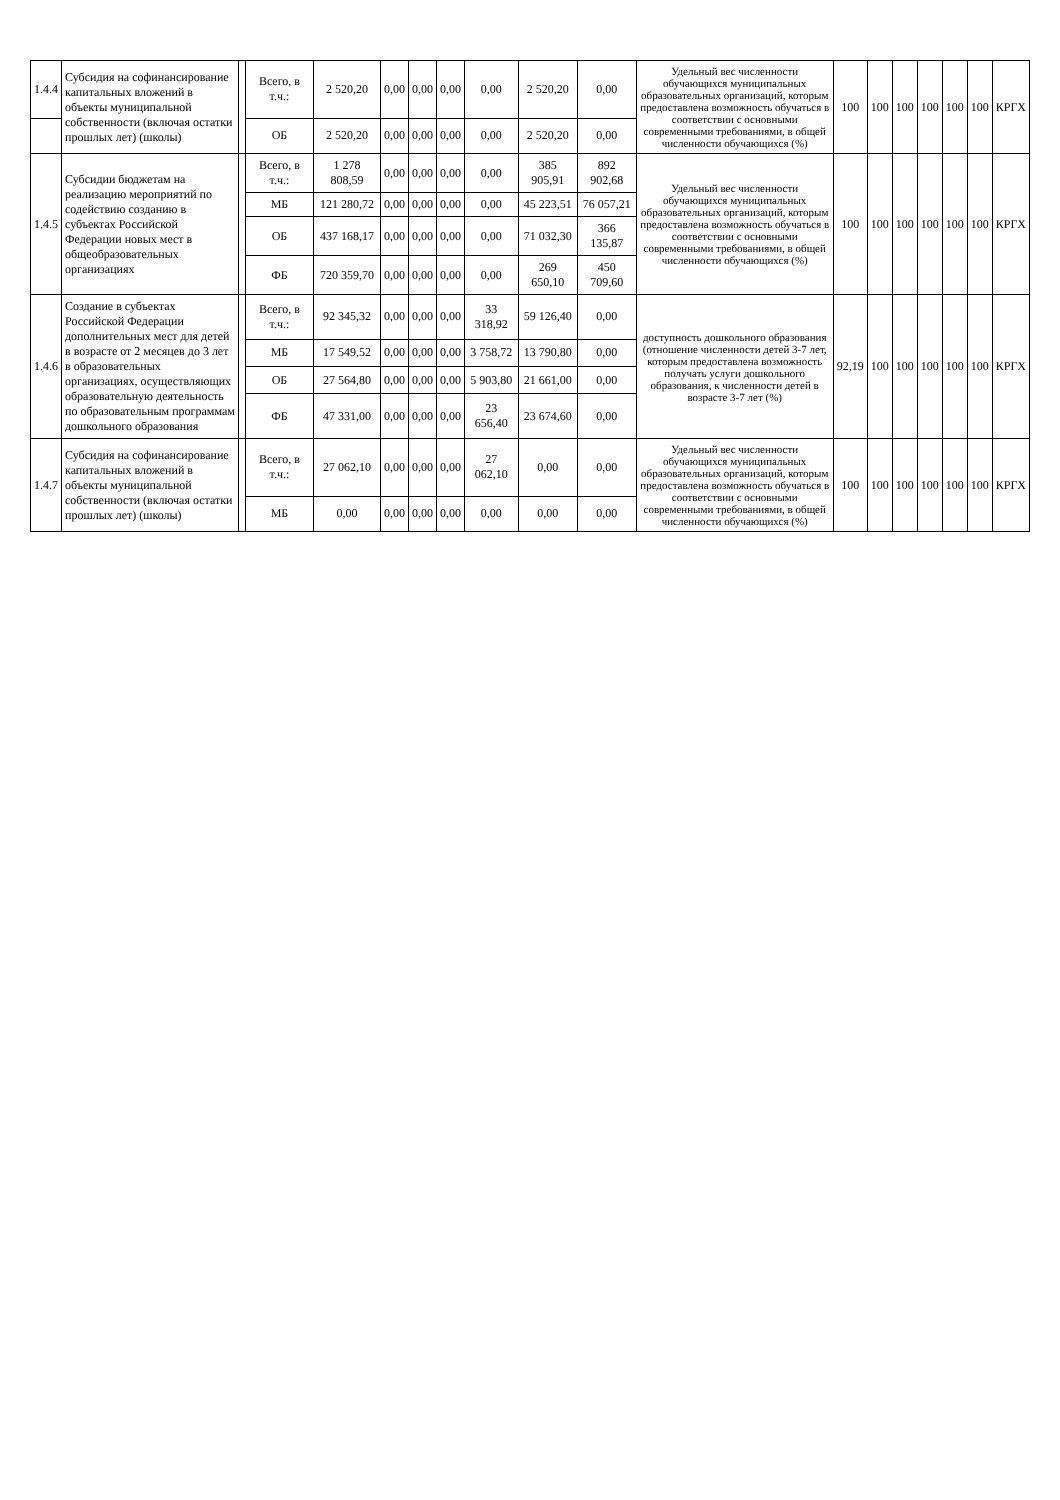| 1.4.4 | Субсидия на софинансирование капитальных вложений в объекты муниципальной собственности (включая остатки прошлых лет) (школы) | | Всего, в т.ч.: | 2 520,20 | 0,00 | 0,00 | 0,00 | 0,00 | 2 520,20 | 0,00 | Удельный вес численности обучающихся муниципальных образовательных организаций, которым предоставлена возможность обучаться в соответствии с основными современными требованиями, в общей численности обучающихся (%) | 100 | 100 | 100 | 100 | 100 | 100 | КРГХ |
| | | | ОБ | 2 520,20 | 0,00 | 0,00 | 0,00 | 0,00 | 2 520,20 | 0,00 | | | | | | | | |
| 1.4.5 | Субсидии бюджетам на реализацию мероприятий по содействию созданию в субъектах Российской Федерации новых мест в общеобразовательных организациях | | Всего, в т.ч.: | 1 278 808,59 | 0,00 | 0,00 | 0,00 | 0,00 | 385 905,91 | 892 902,68 | Удельный вес численности обучающихся муниципальных образовательных организаций, которым предоставлена возможность обучаться в соответствии с основными современными требованиями, в общей численности обучающихся (%) | 100 | 100 | 100 | 100 | 100 | 100 | КРГХ |
| | | | МБ | 121 280,72 | 0,00 | 0,00 | 0,00 | 0,00 | 45 223,51 | 76 057,21 | | | | | | | | |
| | | | ОБ | 437 168,17 | 0,00 | 0,00 | 0,00 | 0,00 | 71 032,30 | 366 135,87 | | | | | | | | |
| | | | ФБ | 720 359,70 | 0,00 | 0,00 | 0,00 | 0,00 | 269 650,10 | 450 709,60 | | | | | | | | |
| 1.4.6 | Создание в субъектах Российской Федерации дополнительных мест для детей в возрасте от 2 месяцев до 3 лет в образовательных организациях, осуществляющих образовательную деятельность по образовательным программам дошкольного образования | | Всего, в т.ч.: | 92 345,32 | 0,00 | 0,00 | 0,00 | 33 318,92 | 59 126,40 | 0,00 | доступность дошкольного образования (отношение численности детей 3-7 лет, которым предоставлена возможность получать услуги дошкольного образования, к численности детей в возрасте 3-7 лет (%) | 92,19 | 100 | 100 | 100 | 100 | 100 | КРГХ |
| | | | МБ | 17 549,52 | 0,00 | 0,00 | 0,00 | 3 758,72 | 13 790,80 | 0,00 | | | | | | | | |
| | | | ОБ | 27 564,80 | 0,00 | 0,00 | 0,00 | 5 903,80 | 21 661,00 | 0,00 | | | | | | | | |
| | | | ФБ | 47 331,00 | 0,00 | 0,00 | 0,00 | 23 656,40 | 23 674,60 | 0,00 | | | | | | | | |
| 1.4.7 | Субсидия на софинансирование капитальных вложений в объекты муниципальной собственности (включая остатки прошлых лет) (школы) | | Всего, в т.ч.: | 27 062,10 | 0,00 | 0,00 | 0,00 | 27 062,10 | 0,00 | 0,00 | Удельный вес численности обучающихся муниципальных образовательных организаций, которым предоставлена возможность обучаться в соответствии с основными современными требованиями, в общей численности обучающихся (%) | 100 | 100 | 100 | 100 | 100 | 100 | КРГХ |
| | | | МБ | 0,00 | 0,00 | 0,00 | 0,00 | 0,00 | 0,00 | 0,00 | | | | | | | | |